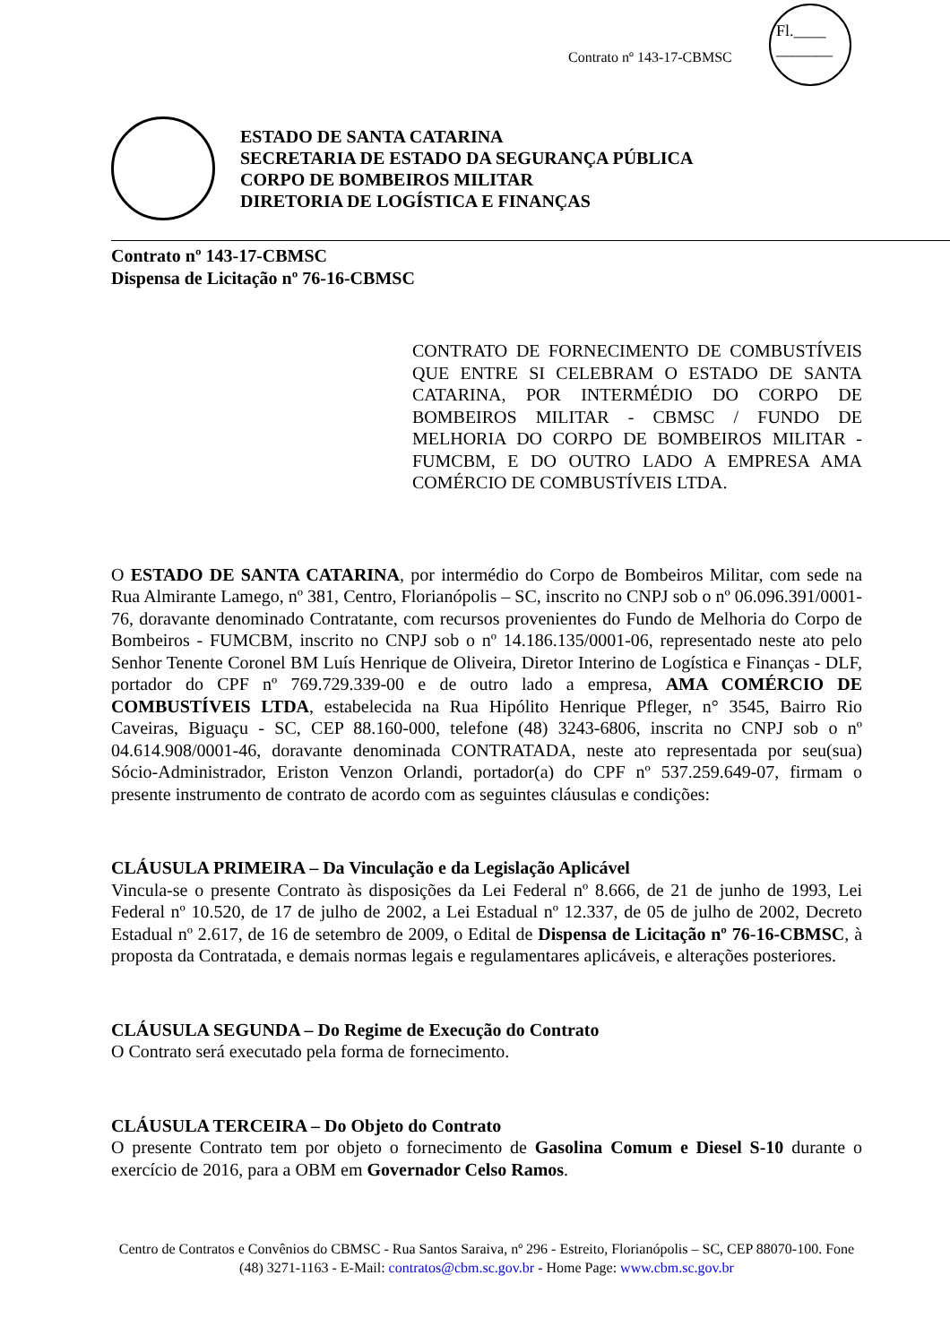Contrato nº 143-17-CBMSC
Fl.____
_______
ESTADO DE SANTA CATARINA
SECRETARIA DE ESTADO DA SEGURANÇA PÚBLICA
CORPO DE BOMBEIROS MILITAR
DIRETORIA DE LOGÍSTICA E FINANÇAS
Contrato nº 143-17-CBMSC
Dispensa de Licitação nº 76-16-CBMSC
CONTRATO DE FORNECIMENTO DE COMBUSTÍVEIS QUE ENTRE SI CELEBRAM O ESTADO DE SANTA CATARINA, POR INTERMÉDIO DO CORPO DE BOMBEIROS MILITAR - CBMSC / FUNDO DE MELHORIA DO CORPO DE BOMBEIROS MILITAR - FUMCBM, E DO OUTRO LADO A EMPRESA AMA COMÉRCIO DE COMBUSTÍVEIS LTDA.
O ESTADO DE SANTA CATARINA, por intermédio do Corpo de Bombeiros Militar, com sede na Rua Almirante Lamego, nº 381, Centro, Florianópolis – SC, inscrito no CNPJ sob o nº 06.096.391/0001-76, doravante denominado Contratante, com recursos provenientes do Fundo de Melhoria do Corpo de Bombeiros - FUMCBM, inscrito no CNPJ sob o nº 14.186.135/0001-06, representado neste ato pelo Senhor Tenente Coronel BM Luís Henrique de Oliveira, Diretor Interino de Logística e Finanças - DLF, portador do CPF nº 769.729.339-00 e de outro lado a empresa, AMA COMÉRCIO DE COMBUSTÍVEIS LTDA, estabelecida na Rua Hipólito Henrique Pfleger, n° 3545, Bairro Rio Caveiras, Biguaçu - SC, CEP 88.160-000, telefone (48) 3243-6806, inscrita no CNPJ sob o nº 04.614.908/0001-46, doravante denominada CONTRATADA, neste ato representada por seu(sua) Sócio-Administrador, Eriston Venzon Orlandi, portador(a) do CPF nº 537.259.649-07, firmam o presente instrumento de contrato de acordo com as seguintes cláusulas e condições:
CLÁUSULA PRIMEIRA – Da Vinculação e da Legislação Aplicável
Vincula-se o presente Contrato às disposições da Lei Federal nº 8.666, de 21 de junho de 1993, Lei Federal nº 10.520, de 17 de julho de 2002, a Lei Estadual nº 12.337, de 05 de julho de 2002, Decreto Estadual nº 2.617, de 16 de setembro de 2009, o Edital de Dispensa de Licitação nº 76-16-CBMSC, à proposta da Contratada, e demais normas legais e regulamentares aplicáveis, e alterações posteriores.
CLÁUSULA SEGUNDA – Do Regime de Execução do Contrato
O Contrato será executado pela forma de fornecimento.
CLÁUSULA TERCEIRA – Do Objeto do Contrato
O presente Contrato tem por objeto o fornecimento de Gasolina Comum e Diesel S-10 durante o exercício de 2016, para a OBM em Governador Celso Ramos.
Centro de Contratos e Convênios do CBMSC - Rua Santos Saraiva, nº 296 - Estreito, Florianópolis – SC, CEP 88070-100. Fone (48) 3271-1163 - E-Mail: contratos@cbm.sc.gov.br - Home Page: www.cbm.sc.gov.br